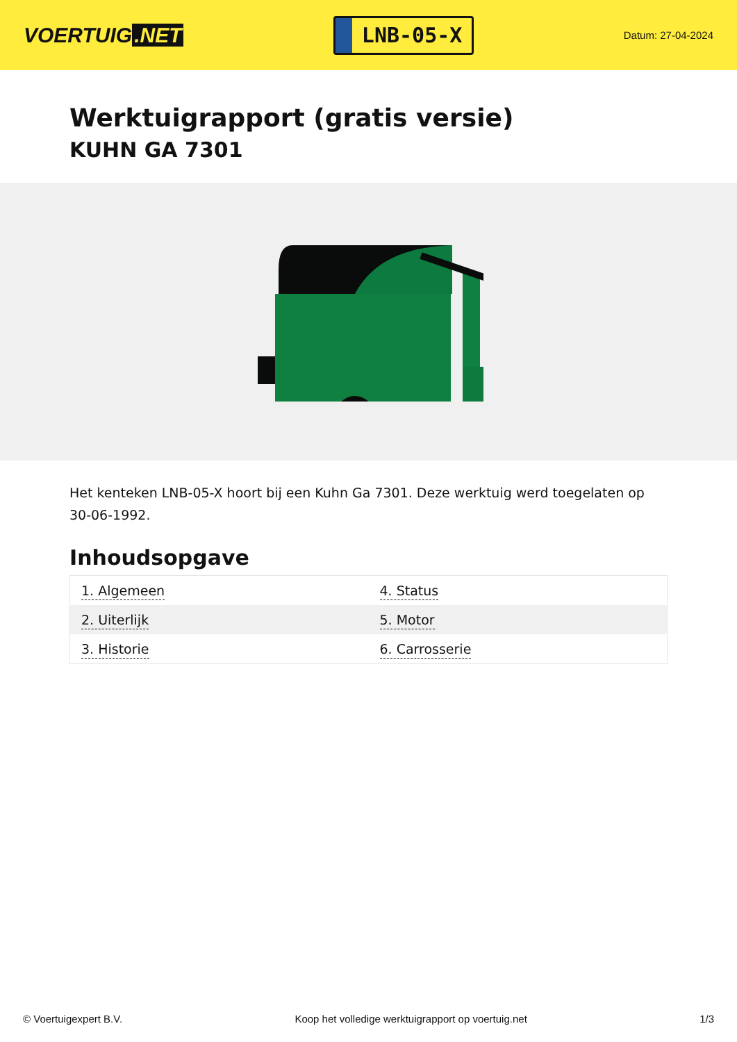VOERTUIG.NET
LNB-05-X
Datum: 27-04-2024
Werktuigrapport (gratis versie)
KUHN GA 7301
Het kenteken LNB-05-X hoort bij een Kuhn Ga 7301. Deze werktuig werd toegelaten op 30-06-1992.
Inhoudsopgave
| 1. Algemeen | 4. Status |
| 2. Uiterlijk | 5. Motor |
| 3. Historie | 6. Carrosserie |
© Voertuigexpert B.V. Koop het volledige werktuigrapport op voertuig.net 1/3